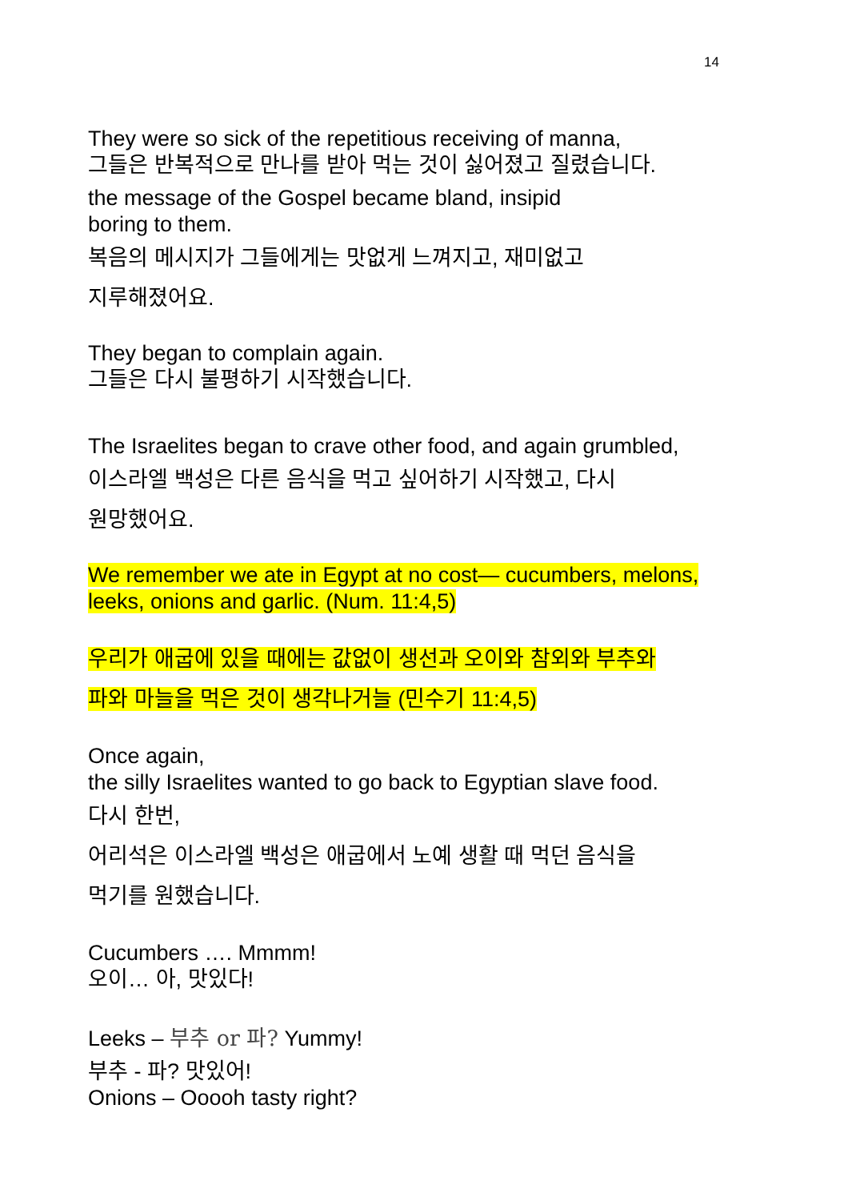14
They were so sick of the repetitious receiving of manna,
그들은 반복적으로 만나를 받아 먹는 것이 싫어졌고 질렸습니다.
the message of the Gospel became bland, insipid
boring to them.
복음의 메시지가 그들에게는 맛없게 느껴지고, 재미없고
지루해졌어요.
They began to complain again.
그들은 다시 불평하기 시작했습니다.
The Israelites began to crave other food, and again grumbled,
이스라엘 백성은 다른 음식을 먹고 싶어하기 시작했고, 다시
원망했어요.
We remember we ate in Egypt at no cost— cucumbers, melons,
leeks, onions and garlic. (Num. 11:4,5)
우리가 애굽에 있을 때에는 값없이 생선과 오이와 참외와 부추와
파와 마늘을 먹은 것이 생각나거늘 (민수기 11:4,5)
Once again,
the silly Israelites wanted to go back to Egyptian slave food.
다시 한번,
어리석은 이스라엘 백성은 애굽에서 노예 생활 때 먹던 음식을
먹기를 원했습니다.
Cucumbers …. Mmmm!
오이… 아, 맛있다!
Leeks – 부추 or 파? Yummy!
부추 - 파? 맛있어!
Onions – Ooooh tasty right?